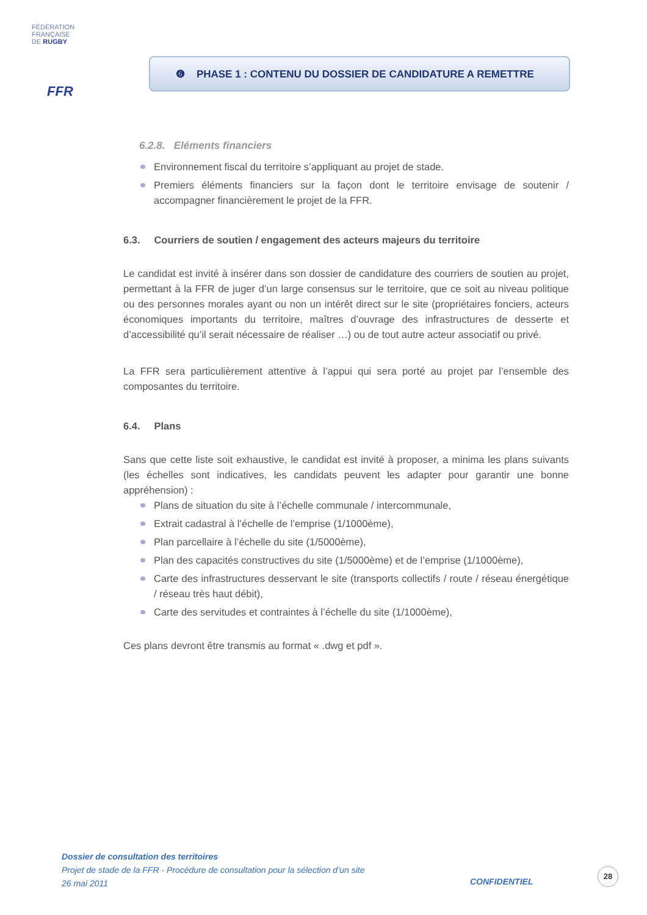FÉDÉRATION
FRANÇAISE
DE RUGBY
FFR
❻ PHASE 1 : CONTENU DU DOSSIER DE CANDIDATURE A REMETTRE
6.2.8. Eléments financiers
Environnement fiscal du territoire s’appliquant au projet de stade.
Premiers éléments financiers sur la façon dont le territoire envisage de soutenir / accompagner financièrement le projet de la FFR.
6.3. Courriers de soutien / engagement des acteurs majeurs du territoire
Le candidat est invité à insérer dans son dossier de candidature des courriers de soutien au projet, permettant à la FFR de juger d’un large consensus sur le territoire, que ce soit au niveau politique ou des personnes morales ayant ou non un intérêt direct sur le site (propriétaires fonciers, acteurs économiques importants du territoire, maîtres d’ouvrage des infrastructures de desserte et d’accessibilité qu’il serait nécessaire de réaliser …) ou de tout autre acteur associatif ou privé.
La FFR sera particulièrement attentive à l’appui qui sera porté au projet par l’ensemble des composantes du territoire.
6.4. Plans
Sans que cette liste soit exhaustive, le candidat est invité à proposer, a minima les plans suivants (les échelles sont indicatives, les candidats peuvent les adapter pour garantir une bonne appréhension) :
Plans de situation du site à l’échelle communale / intercommunale,
Extrait cadastral à l’échelle de l’emprise (1/1000ème),
Plan parcellaire à l’échelle du site (1/5000ème),
Plan des capacités constructives du site (1/5000ème) et de l’emprise (1/1000ème),
Carte des infrastructures desservant le site (transports collectifs / route / réseau énergétique / réseau très haut débit),
Carte des servitudes et contraintes à l’échelle du site (1/1000ème),
Ces plans devront être transmis au format « .dwg et pdf ».
Dossier de consultation des territoires
Projet de stade de la FFR - Procédure de consultation pour la sélection d’un site
26 mai 2011
CONFIDENTIEL
28